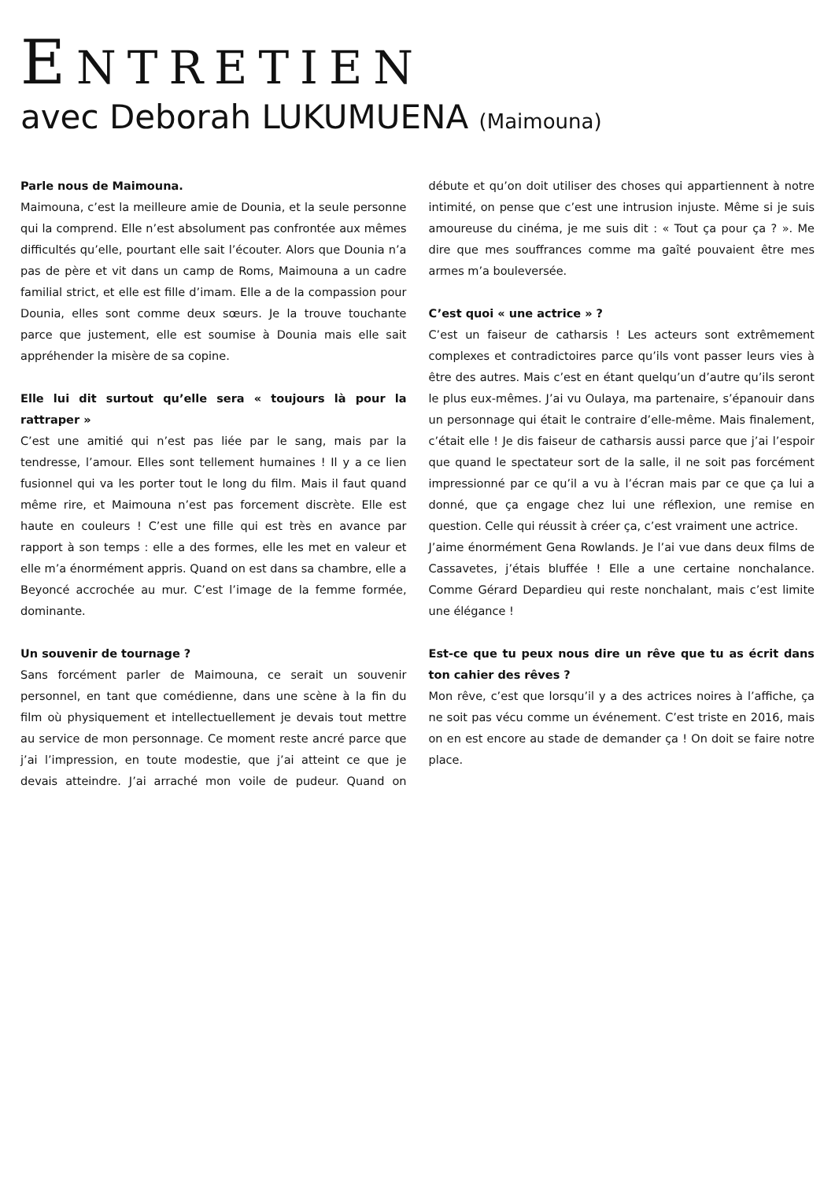ENTRETIEN
avec Deborah LUKUMUENA (Maimouna)
Parle nous de Maimouna.
Maimouna, c’est la meilleure amie de Dounia, et la seule personne qui la comprend. Elle n’est absolument pas confrontée aux mêmes difficultés qu’elle, pourtant elle sait l’écouter. Alors que Dounia n’a pas de père et vit dans un camp de Roms, Maimouna a un cadre familial strict, et elle est fille d’imam. Elle a de la compassion pour Dounia, elles sont comme deux sœurs. Je la trouve touchante parce que justement, elle est soumise à Dounia mais elle sait appréhender la misère de sa copine.
Elle lui dit surtout qu’elle sera « toujours là pour la rattraper »
C’est une amitié qui n’est pas liée par le sang, mais par la tendresse, l’amour. Elles sont tellement humaines ! Il y a ce lien fusionnel qui va les porter tout le long du film. Mais il faut quand même rire, et Maimouna n’est pas forcement discrète. Elle est haute en couleurs ! C’est une fille qui est très en avance par rapport à son temps : elle a des formes, elle les met en valeur et elle m’a énormément appris. Quand on est dans sa chambre, elle a Beyoncé accrochée au mur. C’est l’image de la femme formée, dominante.
Un souvenir de tournage ?
Sans forcément parler de Maimouna, ce serait un souvenir personnel, en tant que comédienne, dans une scène à la fin du film où physiquement et intellectuellement je devais tout mettre au service de mon personnage. Ce moment reste ancré parce que j’ai l’impression, en toute modestie, que j’ai atteint ce que je devais atteindre. J’ai arraché mon voile de pudeur. Quand on débute et qu’on doit utiliser des choses qui appartiennent à notre intimité, on pense que c’est une intrusion injuste. Même si je suis amoureuse du cinéma, je me suis dit : « Tout ça pour ça ? ». Me dire que mes souffrances comme ma gaîté pouvaient être mes armes m’a bouleversée.
C’est quoi « une actrice » ?
C’est un faiseur de catharsis ! Les acteurs sont extrêmement complexes et contradictoires parce qu’ils vont passer leurs vies à être des autres. Mais c’est en étant quelqu’un d’autre qu’ils seront le plus eux-mêmes. J’ai vu Oulaya, ma partenaire, s’épanouir dans un personnage qui était le contraire d’elle-même. Mais finalement, c’était elle ! Je dis faiseur de catharsis aussi parce que j’ai l’espoir que quand le spectateur sort de la salle, il ne soit pas forcément impressionné par ce qu’il a vu à l’écran mais par ce que ça lui a donné, que ça engage chez lui une réflexion, une remise en question. Celle qui réussit à créer ça, c’est vraiment une actrice.
J’aime énormément Gena Rowlands. Je l’ai vue dans deux films de Cassavetes, j’étais bluffée ! Elle a une certaine nonchalance. Comme Gérard Depardieu qui reste nonchalant, mais c’est limite une élégance !
Est-ce que tu peux nous dire un rêve que tu as écrit dans ton cahier des rêves ?
Mon rêve, c’est que lorsqu’il y a des actrices noires à l’affiche, ça ne soit pas vécu comme un événement. C’est triste en 2016, mais on en est encore au stade de demander ça ! On doit se faire notre place.